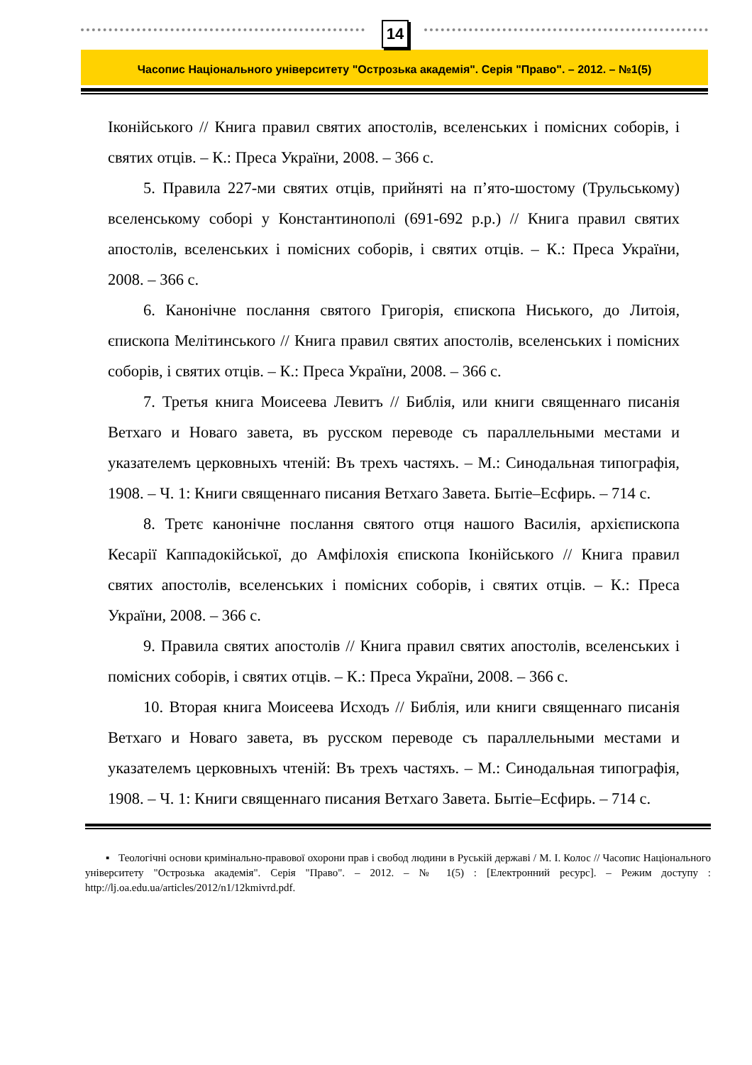14
Часопис Національного університету "Острозька академія". Серія "Право". – 2012. – №1(5)
Іконійського // Книга правил святих апостолів, вселенських і помісних соборів, і святих отців. – К.: Преса України, 2008. – 366 с.
5. Правила 227-ми святих отців, прийняті на п’ято-шостому (Трульському) вселенському соборі у Константинополі (691-692 р.р.) // Книга правил святих апостолів, вселенських і помісних соборів, і святих отців. – К.: Преса України, 2008. – 366 с.
6. Канонічне послання святого Григорія, єпископа Ниського, до Литоія, єпископа Мелітинського // Книга правил святих апостолів, вселенських і помісних соборів, і святих отців. – К.: Преса України, 2008. – 366 с.
7. Третья книга Моисеева Левитъ // Библія, или книги священнаго писанія Ветхаго и Новаго завета, въ русском переводе съ параллельными местами и указателемъ церковныхъ чтеній: Въ трехъ частяхъ. – М.: Синодальная типографія, 1908. – Ч. 1: Книги священнаго писания Ветхаго Завета. Бытіе–Есфирь. – 714 с.
8. Третє канонічне послання святого отця нашого Василія, архієпископа Кесарії Каппадокійської, до Амфілохія єпископа Іконійського // Книга правил святих апостолів, вселенських і помісних соборів, і святих отців. – К.: Преса України, 2008. – 366 с.
9. Правила святих апостолів // Книга правил святих апостолів, вселенських і помісних соборів, і святих отців. – К.: Преса України, 2008. – 366 с.
10. Вторая книга Моисеева Исходъ // Библія, или книги священнаго писанія Ветхаго и Новаго завета, въ русском переводе съ параллельными местами и указателемъ церковныхъ чтеній: Въ трехъ частяхъ. – М.: Синодальная типографія, 1908. – Ч. 1: Книги священнаго писания Ветхаго Завета. Бытіе–Есфирь. – 714 с.
▪ Теологічні основи кримінально-правової охорони прав і свобод людини в Руській державі / М. І. Колос // Часопис Національного університету "Острозька академія". Серія "Право". – 2012. – № 1(5) : [Електронний ресурс]. – Режим доступу : http://lj.oa.edu.ua/articles/2012/n1/12kmivrd.pdf.